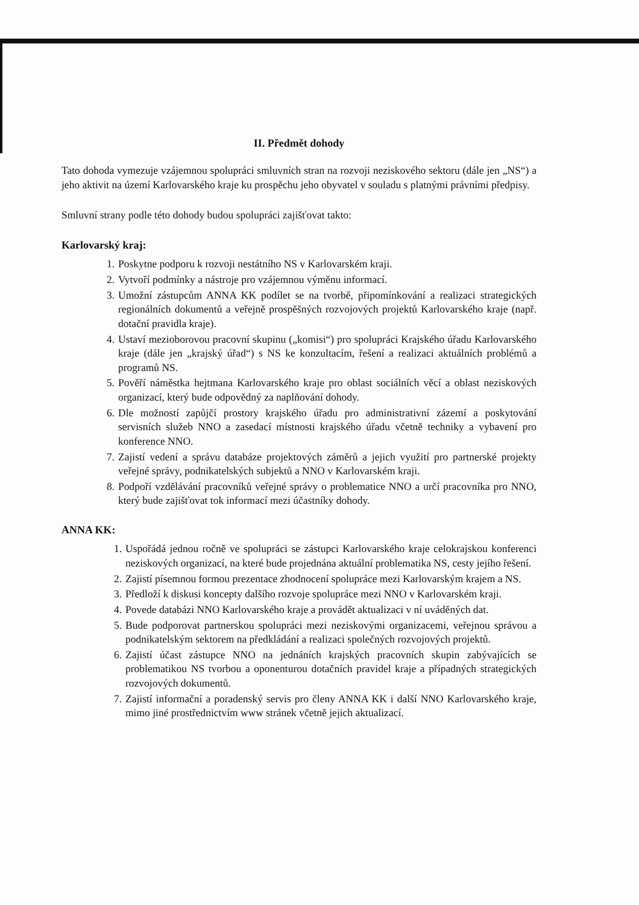II. Předmět dohody
Tato dohoda vymezuje vzájemnou spolupráci smluvních stran na rozvoji neziskového sektoru (dále jen „NS“) a jeho aktivit na území Karlovarského kraje ku prospěchu jeho obyvatel v souladu s platnými právními předpisy.
Smluvní strany podle této dohody budou spolupráci zajišťovat takto:
Karlovarský kraj:
1. Poskytne podporu k rozvoji nestátního NS v Karlovarském kraji.
2. Vytvoří podmínky a nástroje pro vzájemnou výměnu informací.
3. Umožní zástupcům ANNA KK podílet se na tvorbě, připomínkování a realizaci strategických regionálních dokumentů a veřejně prospěšných rozvojových projektů Karlovarského kraje (např. dotační pravidla kraje).
4. Ustaví mezioborovou pracovní skupinu („komisi“) pro spolupráci Krajského úřadu Karlovarského kraje (dále jen „krajský úřad“) s NS ke konzultacím, řešení a realizaci aktuálních problémů a programů NS.
5. Pověří náměstka hejtmana Karlovarského kraje pro oblast sociálních věcí a oblast neziskových organizací, který bude odpovědný za naplňování dohody.
6. Dle možností zapůjčí prostory krajského úřadu pro administrativní zázemí a poskytování servisních služeb NNO a zasedací místnosti krajského úřadu včetně techniky a vybavení pro konference NNO.
7. Zajistí vedení a správu databáze projektových záměrů a jejich využití pro partnerské projekty veřejné správy, podnikatelských subjektů a NNO v Karlovarském kraji.
8. Podpoří vzdělávání pracovníků veřejné správy o problematice NNO a určí pracovníka pro NNO, který bude zajišťovat tok informací mezi účastníky dohody.
ANNA KK:
1. Uspořádá jednou ročně ve spolupráci se zástupci Karlovarského kraje celokrajskou konferenci neziskových organizací, na které bude projednána aktuální problematika NS, cesty jejího řešení.
2. Zajistí písemnou formou prezentace zhodnocení spolupráce mezi Karlovarským krajem a NS.
3. Předloží k diskusi koncepty dalšího rozvoje spolupráce mezi NNO v Karlovarském kraji.
4. Povede databázi NNO Karlovarského kraje a provádět aktualizaci v ní uváděných dat.
5. Bude podporovat partnerskou spolupráci mezi neziskovými organizacemi, veřejnou správou a podnikatelským sektorem na předkládání a realizaci společných rozvojových projektů.
6. Zajistí účast zástupce NNO na jednáních krajských pracovních skupin zabývajících se problematikou NS tvorbou a oponenturou dotačních pravidel kraje a případných strategických rozvojových dokumentů.
7. Zajistí informační a poradenský servis pro členy ANNA KK i další NNO Karlovarského kraje, mimo jiné prostřednictvím www stránek včetně jejich aktualizací.